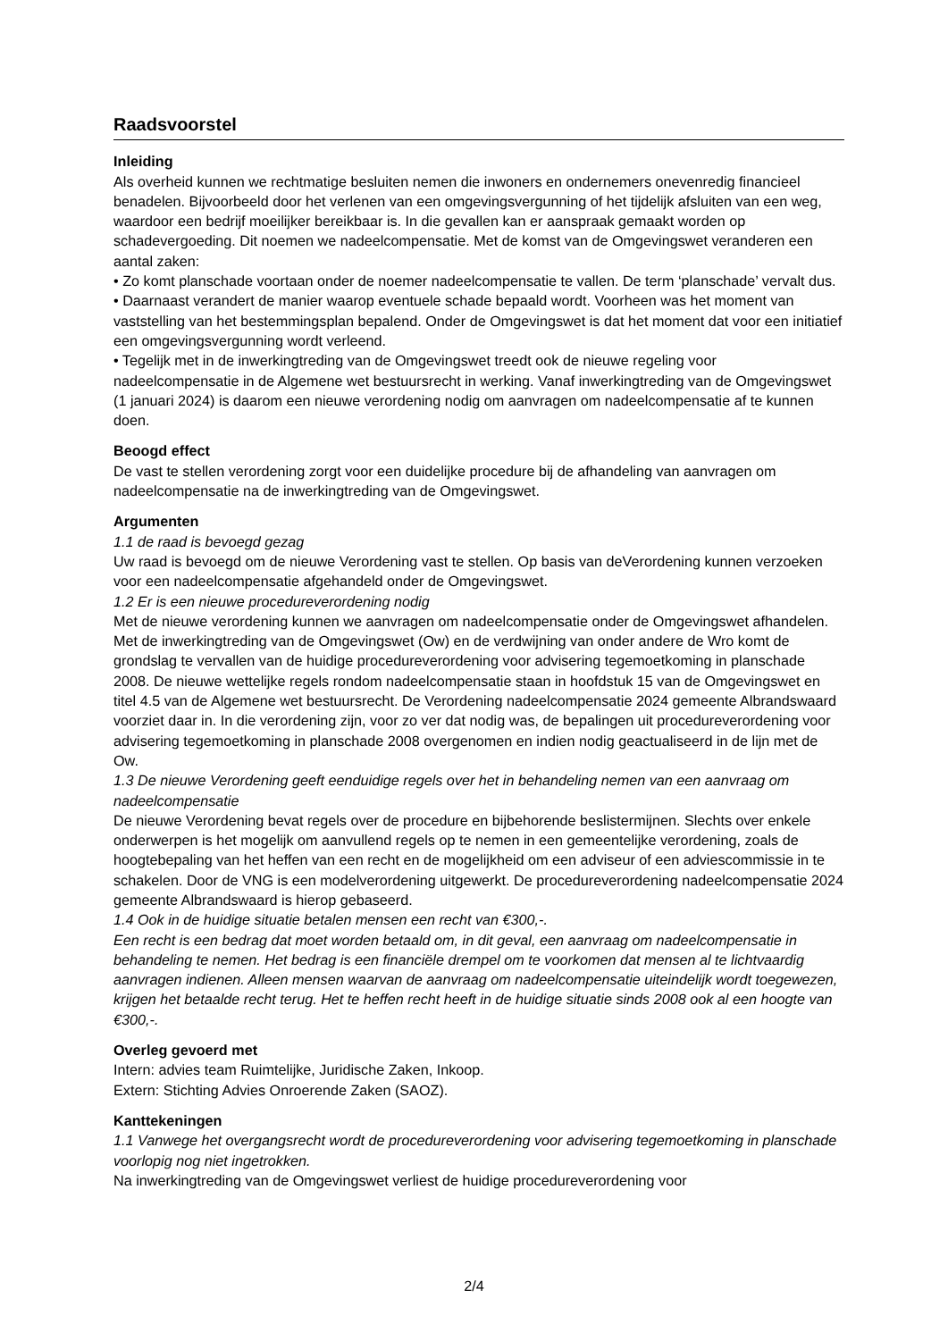Raadsvoorstel
Inleiding
Als overheid kunnen we rechtmatige besluiten nemen die inwoners en ondernemers onevenredig financieel benadelen. Bijvoorbeeld door het verlenen van een omgevingsvergunning of het tijdelijk afsluiten van een weg, waardoor een bedrijf moeilijker bereikbaar is. In die gevallen kan er aanspraak gemaakt worden op schadevergoeding. Dit noemen we nadeelcompensatie. Met de komst van de Omgevingswet veranderen een aantal zaken:
• Zo komt planschade voortaan onder de noemer nadeelcompensatie te vallen. De term ‘planschade’ vervalt dus.
• Daarnaast verandert de manier waarop eventuele schade bepaald wordt. Voorheen was het moment van vaststelling van het bestemmingsplan bepalend. Onder de Omgevingswet is dat het moment dat voor een initiatief een omgevingsvergunning wordt verleend.
• Tegelijk met in de inwerkingtreding van de Omgevingswet treedt ook de nieuwe regeling voor nadeelcompensatie in de Algemene wet bestuursrecht in werking. Vanaf inwerkingtreding van de Omgevingswet (1 januari 2024) is daarom een nieuwe verordening nodig om aanvragen om nadeelcompensatie af te kunnen doen.
Beoogd effect
De vast te stellen verordening zorgt voor een duidelijke procedure bij de afhandeling van aanvragen om nadeelcompensatie na de inwerkingtreding van de Omgevingswet.
Argumenten
1.1 de raad is bevoegd gezag
Uw raad is bevoegd om de nieuwe Verordening vast te stellen. Op basis van deVerordening kunnen verzoeken voor een nadeelcompensatie afgehandeld onder de Omgevingswet.
1.2 Er is een nieuwe procedureverordening nodig
Met de nieuwe verordening kunnen we aanvragen om nadeelcompensatie onder de Omgevingswet afhandelen. Met de inwerkingtreding van de Omgevingswet (Ow) en de verdwijning van onder andere de Wro komt de grondslag te vervallen van de huidige procedureverordening voor advisering tegemoetkoming in planschade 2008. De nieuwe wettelijke regels rondom nadeelcompensatie staan in hoofdstuk 15 van de Omgevingswet en titel 4.5 van de Algemene wet bestuursrecht. De Verordening nadeelcompensatie 2024 gemeente Albrandswaard voorziet daar in. In die verordening zijn, voor zo ver dat nodig was, de bepalingen uit procedureverordening voor advisering tegemoetkoming in planschade 2008 overgenomen en indien nodig geactualiseerd in de lijn met de Ow.
1.3 De nieuwe Verordening geeft eenduidige regels over het in behandeling nemen van een aanvraag om nadeelcompensatie
De nieuwe Verordening bevat regels over de procedure en bijbehorende beslistermijnen. Slechts over enkele onderwerpen is het mogelijk om aanvullend regels op te nemen in een gemeentelijke verordening, zoals de hoogtebepaling van het heffen van een recht en de mogelijkheid om een adviseur of een adviescommissie in te schakelen. Door de VNG is een modelverordening uitgewerkt. De procedureverordening nadeelcompensatie 2024 gemeente Albrandswaard is hierop gebaseerd.
1.4 Ook in de huidige situatie betalen mensen een recht van €300,-.
Een recht is een bedrag dat moet worden betaald om, in dit geval, een aanvraag om nadeelcompensatie in behandeling te nemen. Het bedrag is een financiële drempel om te voorkomen dat mensen al te lichtvaardig aanvragen indienen. Alleen mensen waarvan de aanvraag om nadeelcompensatie uiteindelijk wordt toegewezen, krijgen het betaalde recht terug. Het te heffen recht heeft in de huidige situatie sinds 2008 ook al een hoogte van €300,-.
Overleg gevoerd met
Intern: advies team Ruimtelijke, Juridische Zaken, Inkoop.
Extern: Stichting Advies Onroerende Zaken (SAOZ).
Kanttekeningen
1.1 Vanwege het overgangsrecht wordt de procedureverordening voor advisering tegemoetkoming in planschade voorlopig nog niet ingetrokken.
Na inwerkingtreding van de Omgevingswet verliest de huidige procedureverordening voor
2/4